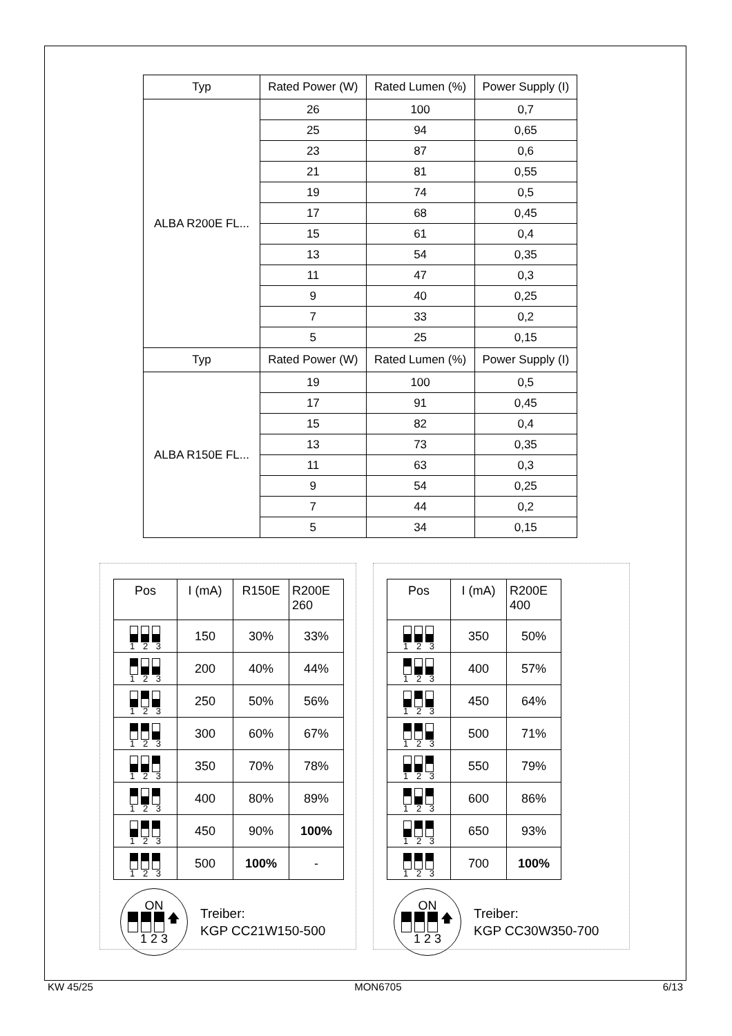| Typ | Rated Power (W) | Rated Lumen (%) | Power Supply (I) |
| --- | --- | --- | --- |
| ALBA R200E FL... | 26 | 100 | 0,7 |
| | 25 | 94 | 0,65 |
| | 23 | 87 | 0,6 |
| | 21 | 81 | 0,55 |
| | 19 | 74 | 0,5 |
| | 17 | 68 | 0,45 |
| | 15 | 61 | 0,4 |
| | 13 | 54 | 0,35 |
| | 11 | 47 | 0,3 |
| | 9 | 40 | 0,25 |
| | 7 | 33 | 0,2 |
| | 5 | 25 | 0,15 |
| Typ | Rated Power (W) | Rated Lumen (%) | Power Supply (I) |
| ALBA R150E FL... | 19 | 100 | 0,5 |
| | 17 | 91 | 0,45 |
| | 15 | 82 | 0,4 |
| | 13 | 73 | 0,35 |
| | 11 | 63 | 0,3 |
| | 9 | 54 | 0,25 |
| | 7 | 44 | 0,2 |
| | 5 | 34 | 0,15 |
| Pos | I (mA) | R150E | R200E 260 |
| --- | --- | --- | --- |
| 1 2 3 | 150 | 30% | 33% |
| 1 2 3 | 200 | 40% | 44% |
| 1 2 3 | 250 | 50% | 56% |
| 1 2 3 | 300 | 60% | 67% |
| 1 2 3 | 350 | 70% | 78% |
| 1 2 3 | 400 | 80% | 89% |
| 1 2 3 | 450 | 90% | 100% |
| 1 2 3 | 500 | 100% | - |
ON
🡅
1 2 3
Treiber:
KGP CC21W150-500
| Pos | I (mA) | R200E 400 |
| --- | --- | --- |
| 1 2 3 | 350 | 50% |
| 1 2 3 | 400 | 57% |
| 1 2 3 | 450 | 64% |
| 1 2 3 | 500 | 71% |
| 1 2 3 | 550 | 79% |
| 1 2 3 | 600 | 86% |
| 1 2 3 | 650 | 93% |
| 1 2 3 | 700 | 100% |
ON
🡅
1 2 3
Treiber:
KGP CC30W350-700
KW 45/25 MON6705 6/13